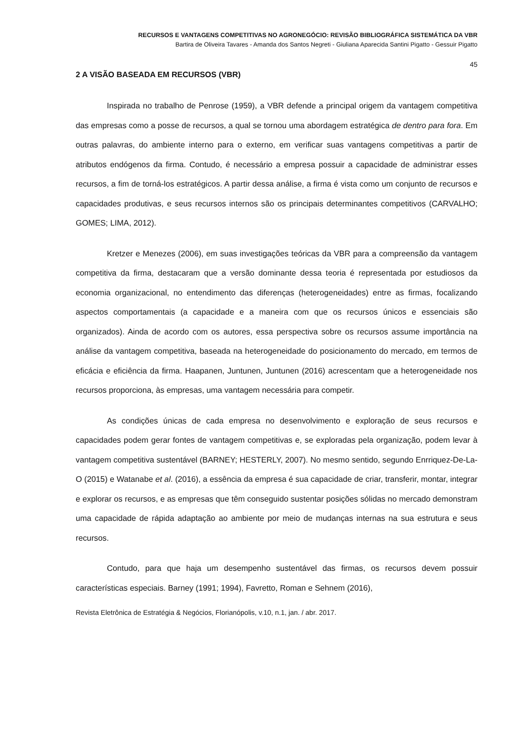RECURSOS E VANTAGENS COMPETITIVAS NO AGRONEGÓCIO: REVISÃO BIBLIOGRÁFICA SISTEMÁTICA DA VBR
Bartira de Oliveira Tavares - Amanda dos Santos Negreti - Giuliana Aparecida Santini Pigatto - Gessuir Pigatto
45
2 A VISÃO BASEADA EM RECURSOS (VBR)
Inspirada no trabalho de Penrose (1959), a VBR defende a principal origem da vantagem competitiva das empresas como a posse de recursos, a qual se tornou uma abordagem estratégica de dentro para fora. Em outras palavras, do ambiente interno para o externo, em verificar suas vantagens competitivas a partir de atributos endógenos da firma. Contudo, é necessário a empresa possuir a capacidade de administrar esses recursos, a fim de torná-los estratégicos. A partir dessa análise, a firma é vista como um conjunto de recursos e capacidades produtivas, e seus recursos internos são os principais determinantes competitivos (CARVALHO; GOMES; LIMA, 2012).
Kretzer e Menezes (2006), em suas investigações teóricas da VBR para a compreensão da vantagem competitiva da firma, destacaram que a versão dominante dessa teoria é representada por estudiosos da economia organizacional, no entendimento das diferenças (heterogeneidades) entre as firmas, focalizando aspectos comportamentais (a capacidade e a maneira com que os recursos únicos e essenciais são organizados). Ainda de acordo com os autores, essa perspectiva sobre os recursos assume importância na análise da vantagem competitiva, baseada na heterogeneidade do posicionamento do mercado, em termos de eficácia e eficiência da firma. Haapanen, Juntunen, Juntunen (2016) acrescentam que a heterogeneidade nos recursos proporciona, às empresas, uma vantagem necessária para competir.
As condições únicas de cada empresa no desenvolvimento e exploração de seus recursos e capacidades podem gerar fontes de vantagem competitivas e, se exploradas pela organização, podem levar à vantagem competitiva sustentável (BARNEY; HESTERLY, 2007). No mesmo sentido, segundo Enrriquez-De-La-O (2015) e Watanabe et al. (2016), a essência da empresa é sua capacidade de criar, transferir, montar, integrar e explorar os recursos, e as empresas que têm conseguido sustentar posições sólidas no mercado demonstram uma capacidade de rápida adaptação ao ambiente por meio de mudanças internas na sua estrutura e seus recursos.
Contudo, para que haja um desempenho sustentável das firmas, os recursos devem possuir características especiais. Barney (1991; 1994), Favretto, Roman e Sehnem (2016),
Revista Eletrônica de Estratégia & Negócios, Florianópolis, v.10, n.1, jan. / abr. 2017.